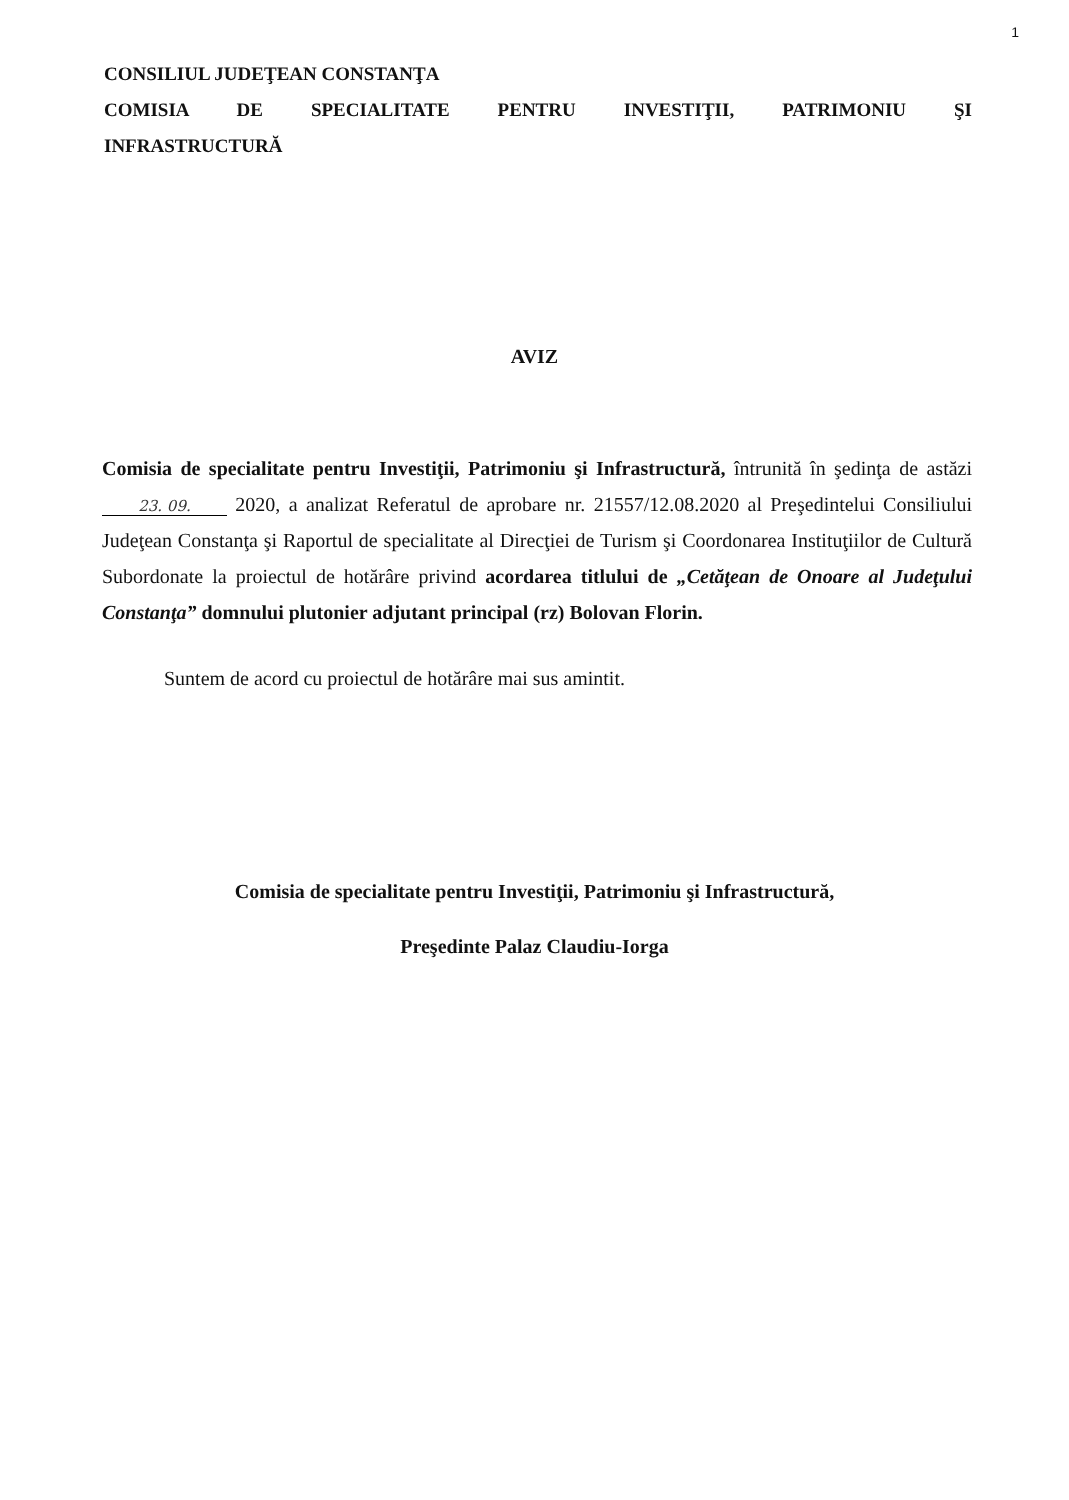1
CONSILIUL JUDEŢEAN CONSTANŢA
COMISIA DE SPECIALITATE PENTRU INVESTIŢII, PATRIMONIU ŞI
INFRASTRUCTURĂ
AVIZ
Comisia de specialitate pentru Investiţii, Patrimoniu şi Infrastructură, întrunită în şedinţa de astăzi 23. 09. 2020, a analizat Referatul de aprobare nr. 21557/12.08.2020 al Preşedintelui Consiliului Judeţean Constanţa şi Raportul de specialitate al Direcţiei de Turism şi Coordonarea Instituţiilor de Cultură Subordonate la proiectul de hotărâre privind acordarea titlului de „Cetăţean de Onoare al Judeţului Constanţa” domnului plutonier adjutant principal (rz) Bolovan Florin.
Suntem de acord cu proiectul de hotărâre mai sus amintit.
Comisia de specialitate pentru Investiţii, Patrimoniu şi Infrastructură,
Preşedinte Palaz Claudiu-Iorga